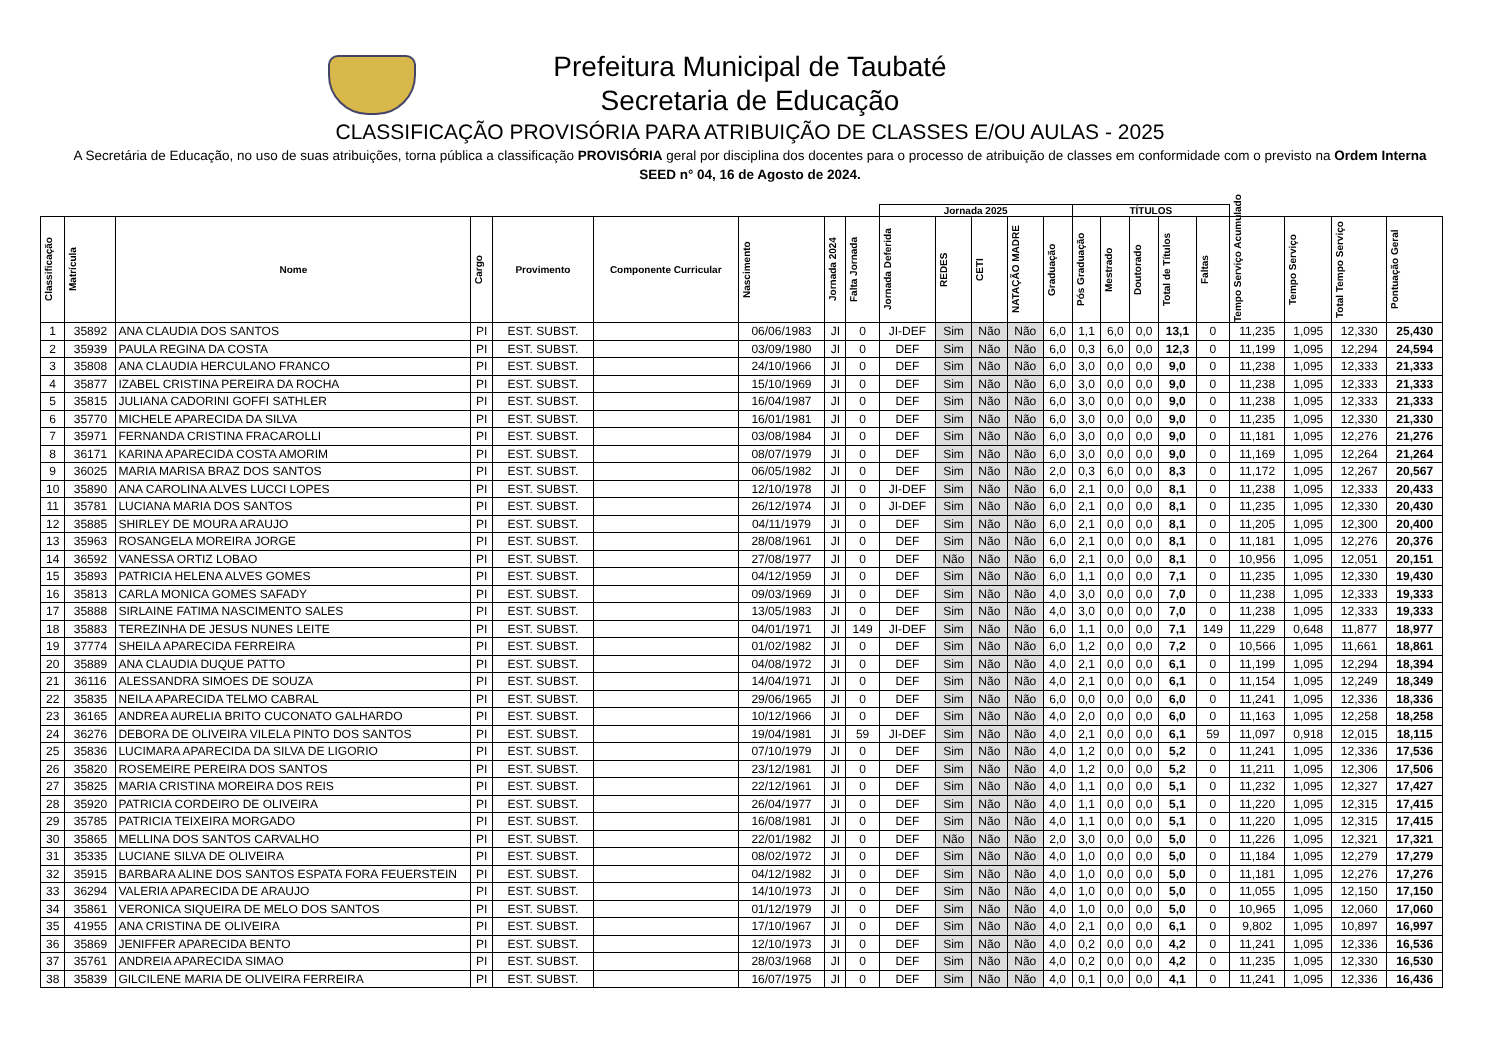Prefeitura Municipal de Taubaté
Secretaria de Educação
CLASSIFICAÇÃO PROVISÓRIA PARA ATRIBUIÇÃO DE CLASSES E/OU AULAS - 2025
A Secretária de Educação, no uso de suas atribuições, torna pública a classificação PROVISÓRIA geral por disciplina dos docentes para o processo de atribuição de classes em conformidade com o previsto na Ordem Interna SEED n° 04, 16 de Agosto de 2024.
| | | | | | | | | | Jornada 2025 | | | | | TÍTULOS | | | | | | | | |
| --- | --- | --- | --- | --- | --- | --- | --- | --- | --- | --- | --- | --- | --- | --- | --- | --- | --- | --- | --- | --- | --- | --- |
| Classificação | Matrícula | Nome | Cargo | Provimento | Componente Curricular | Nascimento | Jornada 2024 | Falta Jornada | Jornada Deferida | REDES | CETI | NATAÇÃO MADRE | Graduação | Pós Graduação | Mestrado | Doutorado | Total de Títulos | Faltas | Tempo Serviço Acumulado | Tempo Serviço | Total Tempo Serviço | Pontuação Geral |
| 1 | 35892 | ANA CLAUDIA DOS SANTOS | PI | EST. SUBST. | | 06/06/1983 | JI | 0 | JI-DEF | Sim | Não | Não | 6,0 | 1,1 | 6,0 | 0,0 | 13,1 | 0 | 11,235 | 1,095 | 12,330 | 25,430 |
| 2 | 35939 | PAULA REGINA DA COSTA | PI | EST. SUBST. | | 03/09/1980 | JI | 0 | DEF | Sim | Não | Não | 6,0 | 0,3 | 6,0 | 0,0 | 12,3 | 0 | 11,199 | 1,095 | 12,294 | 24,594 |
| 3 | 35808 | ANA CLAUDIA HERCULANO FRANCO | PI | EST. SUBST. | | 24/10/1966 | JI | 0 | DEF | Sim | Não | Não | 6,0 | 3,0 | 0,0 | 0,0 | 9,0 | 0 | 11,238 | 1,095 | 12,333 | 21,333 |
| 4 | 35877 | IZABEL CRISTINA PEREIRA DA ROCHA | PI | EST. SUBST. | | 15/10/1969 | JI | 0 | DEF | Sim | Não | Não | 6,0 | 3,0 | 0,0 | 0,0 | 9,0 | 0 | 11,238 | 1,095 | 12,333 | 21,333 |
| 5 | 35815 | JULIANA CADORINI GOFFI SATHLER | PI | EST. SUBST. | | 16/04/1987 | JI | 0 | DEF | Sim | Não | Não | 6,0 | 3,0 | 0,0 | 0,0 | 9,0 | 0 | 11,238 | 1,095 | 12,333 | 21,333 |
| 6 | 35770 | MICHELE APARECIDA DA SILVA | PI | EST. SUBST. | | 16/01/1981 | JI | 0 | DEF | Sim | Não | Não | 6,0 | 3,0 | 0,0 | 0,0 | 9,0 | 0 | 11,235 | 1,095 | 12,330 | 21,330 |
| 7 | 35971 | FERNANDA CRISTINA FRACAROLLI | PI | EST. SUBST. | | 03/08/1984 | JI | 0 | DEF | Sim | Não | Não | 6,0 | 3,0 | 0,0 | 0,0 | 9,0 | 0 | 11,181 | 1,095 | 12,276 | 21,276 |
| 8 | 36171 | KARINA APARECIDA COSTA AMORIM | PI | EST. SUBST. | | 08/07/1979 | JI | 0 | DEF | Sim | Não | Não | 6,0 | 3,0 | 0,0 | 0,0 | 9,0 | 0 | 11,169 | 1,095 | 12,264 | 21,264 |
| 9 | 36025 | MARIA MARISA BRAZ DOS SANTOS | PI | EST. SUBST. | | 06/05/1982 | JI | 0 | DEF | Sim | Não | Não | 2,0 | 0,3 | 6,0 | 0,0 | 8,3 | 0 | 11,172 | 1,095 | 12,267 | 20,567 |
| 10 | 35890 | ANA CAROLINA ALVES LUCCI LOPES | PI | EST. SUBST. | | 12/10/1978 | JI | 0 | JI-DEF | Sim | Não | Não | 6,0 | 2,1 | 0,0 | 0,0 | 8,1 | 0 | 11,238 | 1,095 | 12,333 | 20,433 |
| 11 | 35781 | LUCIANA MARIA DOS SANTOS | PI | EST. SUBST. | | 26/12/1974 | JI | 0 | JI-DEF | Sim | Não | Não | 6,0 | 2,1 | 0,0 | 0,0 | 8,1 | 0 | 11,235 | 1,095 | 12,330 | 20,430 |
| 12 | 35885 | SHIRLEY DE MOURA ARAUJO | PI | EST. SUBST. | | 04/11/1979 | JI | 0 | DEF | Sim | Não | Não | 6,0 | 2,1 | 0,0 | 0,0 | 8,1 | 0 | 11,205 | 1,095 | 12,300 | 20,400 |
| 13 | 35963 | ROSANGELA MOREIRA JORGE | PI | EST. SUBST. | | 28/08/1961 | JI | 0 | DEF | Sim | Não | Não | 6,0 | 2,1 | 0,0 | 0,0 | 8,1 | 0 | 11,181 | 1,095 | 12,276 | 20,376 |
| 14 | 36592 | VANESSA ORTIZ LOBAO | PI | EST. SUBST. | | 27/08/1977 | JI | 0 | DEF | Não | Não | Não | 6,0 | 2,1 | 0,0 | 0,0 | 8,1 | 0 | 10,956 | 1,095 | 12,051 | 20,151 |
| 15 | 35893 | PATRICIA HELENA ALVES GOMES | PI | EST. SUBST. | | 04/12/1959 | JI | 0 | DEF | Sim | Não | Não | 6,0 | 1,1 | 0,0 | 0,0 | 7,1 | 0 | 11,235 | 1,095 | 12,330 | 19,430 |
| 16 | 35813 | CARLA MONICA GOMES SAFADY | PI | EST. SUBST. | | 09/03/1969 | JI | 0 | DEF | Sim | Não | Não | 4,0 | 3,0 | 0,0 | 0,0 | 7,0 | 0 | 11,238 | 1,095 | 12,333 | 19,333 |
| 17 | 35888 | SIRLAINE FATIMA NASCIMENTO SALES | PI | EST. SUBST. | | 13/05/1983 | JI | 0 | DEF | Sim | Não | Não | 4,0 | 3,0 | 0,0 | 0,0 | 7,0 | 0 | 11,238 | 1,095 | 12,333 | 19,333 |
| 18 | 35883 | TEREZINHA DE JESUS NUNES LEITE | PI | EST. SUBST. | | 04/01/1971 | JI | 149 | JI-DEF | Sim | Não | Não | 6,0 | 1,1 | 0,0 | 0,0 | 7,1 | 149 | 11,229 | 0,648 | 11,877 | 18,977 |
| 19 | 37774 | SHEILA APARECIDA FERREIRA | PI | EST. SUBST. | | 01/02/1982 | JI | 0 | DEF | Sim | Não | Não | 6,0 | 1,2 | 0,0 | 0,0 | 7,2 | 0 | 10,566 | 1,095 | 11,661 | 18,861 |
| 20 | 35889 | ANA CLAUDIA DUQUE PATTO | PI | EST. SUBST. | | 04/08/1972 | JI | 0 | DEF | Sim | Não | Não | 4,0 | 2,1 | 0,0 | 0,0 | 6,1 | 0 | 11,199 | 1,095 | 12,294 | 18,394 |
| 21 | 36116 | ALESSANDRA SIMOES DE SOUZA | PI | EST. SUBST. | | 14/04/1971 | JI | 0 | DEF | Sim | Não | Não | 4,0 | 2,1 | 0,0 | 0,0 | 6,1 | 0 | 11,154 | 1,095 | 12,249 | 18,349 |
| 22 | 35835 | NEILA APARECIDA TELMO CABRAL | PI | EST. SUBST. | | 29/06/1965 | JI | 0 | DEF | Sim | Não | Não | 6,0 | 0,0 | 0,0 | 0,0 | 6,0 | 0 | 11,241 | 1,095 | 12,336 | 18,336 |
| 23 | 36165 | ANDREA AURELIA BRITO CUCONATO GALHARDO | PI | EST. SUBST. | | 10/12/1966 | JI | 0 | DEF | Sim | Não | Não | 4,0 | 2,0 | 0,0 | 0,0 | 6,0 | 0 | 11,163 | 1,095 | 12,258 | 18,258 |
| 24 | 36276 | DEBORA DE OLIVEIRA VILELA PINTO DOS SANTOS | PI | EST. SUBST. | | 19/04/1981 | JI | 59 | JI-DEF | Sim | Não | Não | 4,0 | 2,1 | 0,0 | 0,0 | 6,1 | 59 | 11,097 | 0,918 | 12,015 | 18,115 |
| 25 | 35836 | LUCIMARA APARECIDA DA SILVA DE LIGORIO | PI | EST. SUBST. | | 07/10/1979 | JI | 0 | DEF | Sim | Não | Não | 4,0 | 1,2 | 0,0 | 0,0 | 5,2 | 0 | 11,241 | 1,095 | 12,336 | 17,536 |
| 26 | 35820 | ROSEMEIRE PEREIRA DOS SANTOS | PI | EST. SUBST. | | 23/12/1981 | JI | 0 | DEF | Sim | Não | Não | 4,0 | 1,2 | 0,0 | 0,0 | 5,2 | 0 | 11,211 | 1,095 | 12,306 | 17,506 |
| 27 | 35825 | MARIA CRISTINA MOREIRA DOS REIS | PI | EST. SUBST. | | 22/12/1961 | JI | 0 | DEF | Sim | Não | Não | 4,0 | 1,1 | 0,0 | 0,0 | 5,1 | 0 | 11,232 | 1,095 | 12,327 | 17,427 |
| 28 | 35920 | PATRICIA CORDEIRO DE OLIVEIRA | PI | EST. SUBST. | | 26/04/1977 | JI | 0 | DEF | Sim | Não | Não | 4,0 | 1,1 | 0,0 | 0,0 | 5,1 | 0 | 11,220 | 1,095 | 12,315 | 17,415 |
| 29 | 35785 | PATRICIA TEIXEIRA MORGADO | PI | EST. SUBST. | | 16/08/1981 | JI | 0 | DEF | Sim | Não | Não | 4,0 | 1,1 | 0,0 | 0,0 | 5,1 | 0 | 11,220 | 1,095 | 12,315 | 17,415 |
| 30 | 35865 | MELLINA DOS SANTOS CARVALHO | PI | EST. SUBST. | | 22/01/1982 | JI | 0 | DEF | Não | Não | Não | 2,0 | 3,0 | 0,0 | 0,0 | 5,0 | 0 | 11,226 | 1,095 | 12,321 | 17,321 |
| 31 | 35335 | LUCIANE SILVA DE OLIVEIRA | PI | EST. SUBST. | | 08/02/1972 | JI | 0 | DEF | Sim | Não | Não | 4,0 | 1,0 | 0,0 | 0,0 | 5,0 | 0 | 11,184 | 1,095 | 12,279 | 17,279 |
| 32 | 35915 | BARBARA ALINE DOS SANTOS ESPATA FORA FEUERSTEIN | PI | EST. SUBST. | | 04/12/1982 | JI | 0 | DEF | Sim | Não | Não | 4,0 | 1,0 | 0,0 | 0,0 | 5,0 | 0 | 11,181 | 1,095 | 12,276 | 17,276 |
| 33 | 36294 | VALERIA APARECIDA DE ARAUJO | PI | EST. SUBST. | | 14/10/1973 | JI | 0 | DEF | Sim | Não | Não | 4,0 | 1,0 | 0,0 | 0,0 | 5,0 | 0 | 11,055 | 1,095 | 12,150 | 17,150 |
| 34 | 35861 | VERONICA SIQUEIRA DE MELO DOS SANTOS | PI | EST. SUBST. | | 01/12/1979 | JI | 0 | DEF | Sim | Não | Não | 4,0 | 1,0 | 0,0 | 0,0 | 5,0 | 0 | 10,965 | 1,095 | 12,060 | 17,060 |
| 35 | 41955 | ANA CRISTINA DE OLIVEIRA | PI | EST. SUBST. | | 17/10/1967 | JI | 0 | DEF | Sim | Não | Não | 4,0 | 2,1 | 0,0 | 0,0 | 6,1 | 0 | 9,802 | 1,095 | 10,897 | 16,997 |
| 36 | 35869 | JENIFFER APARECIDA BENTO | PI | EST. SUBST. | | 12/10/1973 | JI | 0 | DEF | Sim | Não | Não | 4,0 | 0,2 | 0,0 | 0,0 | 4,2 | 0 | 11,241 | 1,095 | 12,336 | 16,536 |
| 37 | 35761 | ANDREIA APARECIDA SIMAO | PI | EST. SUBST. | | 28/03/1968 | JI | 0 | DEF | Sim | Não | Não | 4,0 | 0,2 | 0,0 | 0,0 | 4,2 | 0 | 11,235 | 1,095 | 12,330 | 16,530 |
| 38 | 35839 | GILCILENE MARIA DE OLIVEIRA FERREIRA | PI | EST. SUBST. | | 16/07/1975 | JI | 0 | DEF | Sim | Não | Não | 4,0 | 0,1 | 0,0 | 0,0 | 4,1 | 0 | 11,241 | 1,095 | 12,336 | 16,436 |